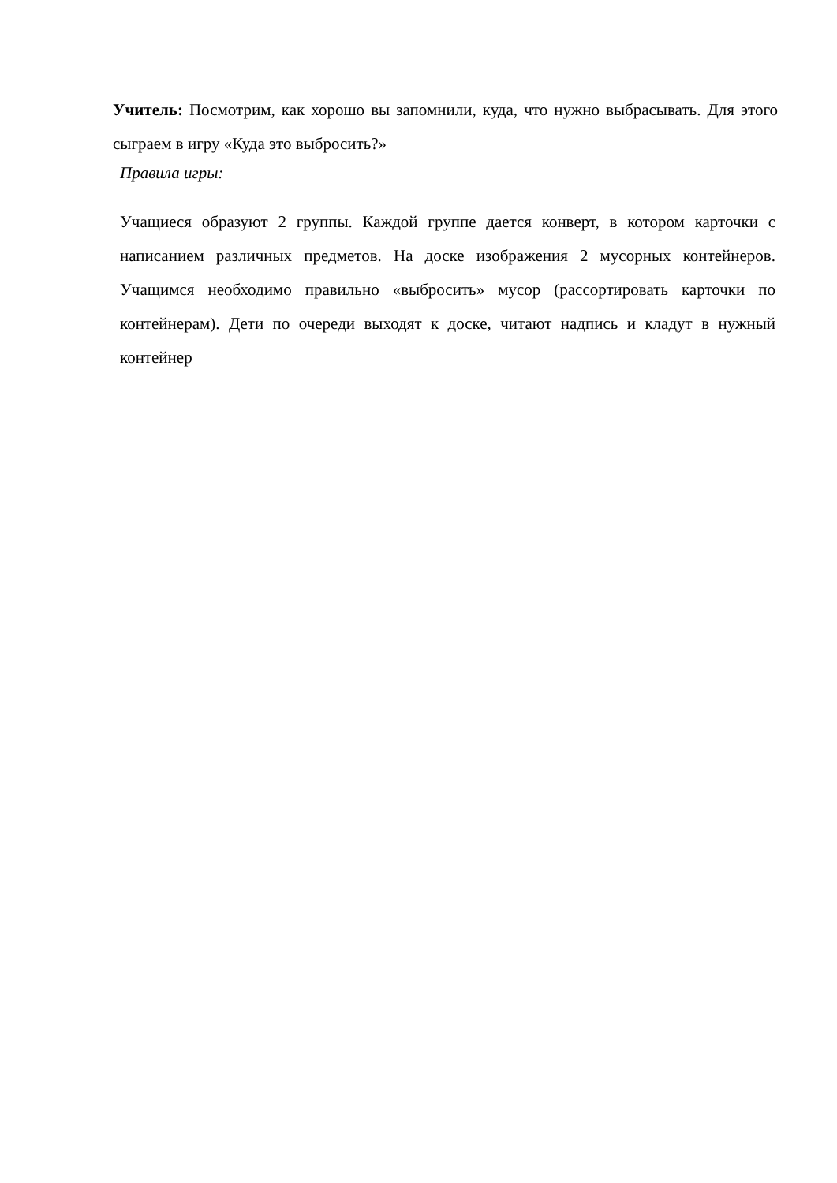Учитель: Посмотрим, как хорошо вы запомнили, куда, что нужно выбрасывать. Для этого сыграем в игру «Куда это выбросить?»
Правила игры:
Учащиеся образуют 2 группы. Каждой группе дается конверт, в котором карточки с написанием различных предметов. На доске изображения 2 мусорных контейнеров. Учащимся необходимо правильно «выбросить» мусор (рассортировать карточки по контейнерам). Дети по очереди выходят к доске, читают надпись и кладут в нужный контейнер